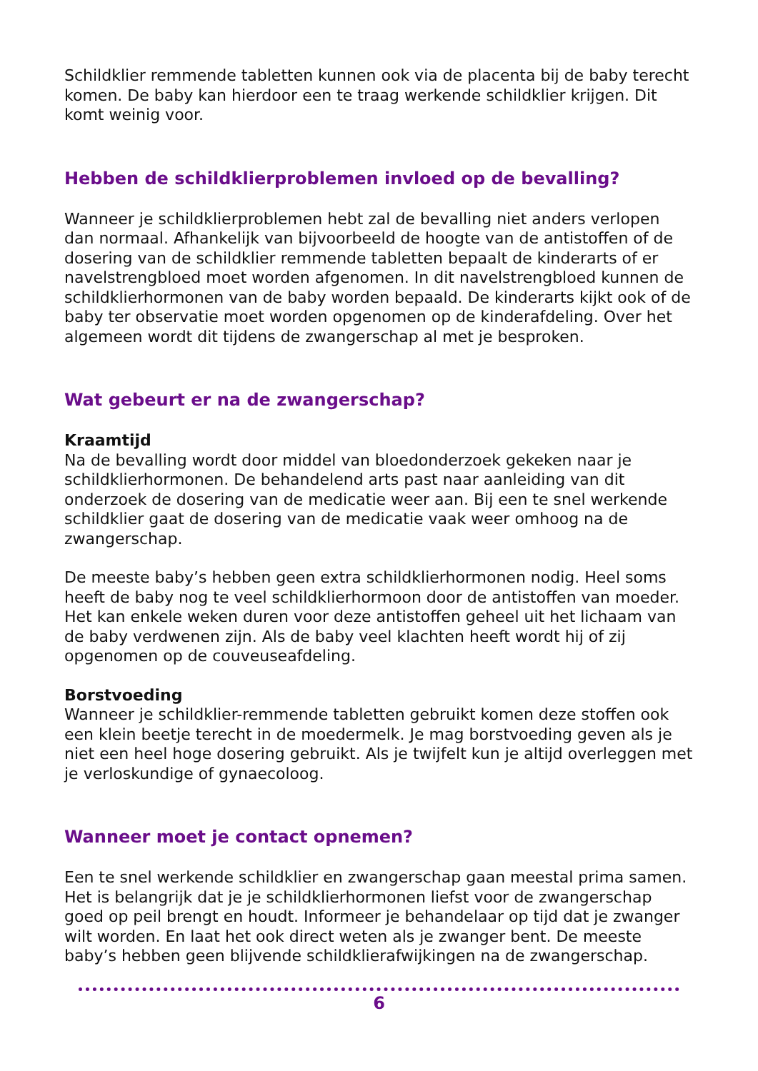Schildklier remmende tabletten kunnen ook via de placenta bij de baby terecht komen. De baby kan hierdoor een te traag werkende schildklier krijgen. Dit komt weinig voor.
Hebben de schildklierproblemen invloed op de bevalling?
Wanneer je schildklierproblemen hebt zal de bevalling niet anders verlopen dan normaal. Afhankelijk van bijvoorbeeld de hoogte van de antistoffen of de dosering van de schildklier remmende tabletten bepaalt de kinderarts of er navelstrengbloed moet worden afgenomen. In dit navelstrengbloed kunnen de schildklierhormonen van de baby worden bepaald. De kinderarts kijkt ook of de baby ter observatie moet worden opgenomen op de kinderafdeling. Over het algemeen wordt dit tijdens de zwangerschap al met je besproken.
Wat gebeurt er na de zwangerschap?
Kraamtijd
Na de bevalling wordt door middel van bloedonderzoek gekeken naar je schildklierhormonen. De behandelend arts past naar aanleiding van dit onderzoek de dosering van de medicatie weer aan. Bij een te snel werkende schildklier gaat de dosering van de medicatie vaak weer omhoog na de zwangerschap.
De meeste baby’s hebben geen extra schildklierhormonen nodig. Heel soms heeft de baby nog te veel schildklierhormoon door de antistoffen van moeder. Het kan enkele weken duren voor deze antistoffen geheel uit het lichaam van de baby verdwenen zijn. Als de baby veel klachten heeft wordt hij of zij opgenomen op de couveuseafdeling.
Borstvoeding
Wanneer je schildklier-remmende tabletten gebruikt komen deze stoffen ook een klein beetje terecht in de moedermelk. Je mag borstvoeding geven als je niet een heel hoge dosering gebruikt. Als je twijfelt kun je altijd overleggen met je verloskundige of gynaecoloog.
Wanneer moet je contact opnemen?
Een te snel werkende schildklier en zwangerschap gaan meestal prima samen. Het is belangrijk dat je je schildklierhormonen liefst voor de zwangerschap goed op peil brengt en houdt. Informeer je behandelaar op tijd dat je zwanger wilt worden. En laat het ook direct weten als je zwanger bent. De meeste baby’s hebben geen blijvende schildklierafwijkingen na de zwangerschap.
6